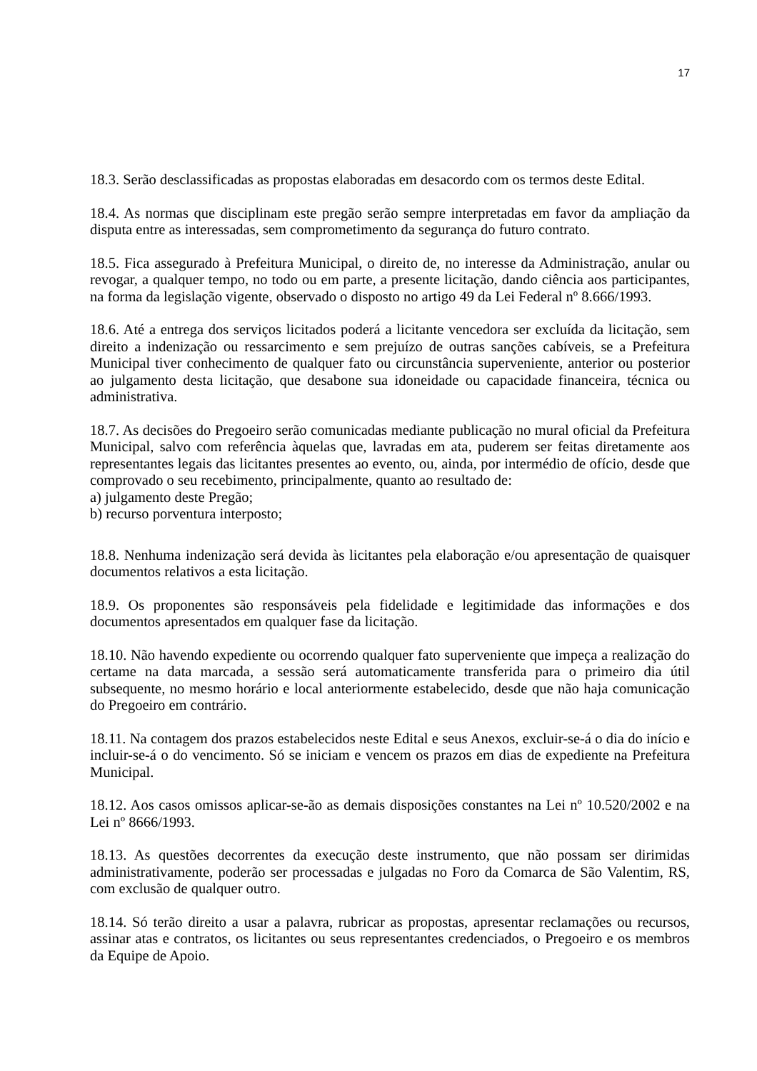17
18.3. Serão desclassificadas as propostas elaboradas em desacordo com os termos deste Edital.
18.4. As normas que disciplinam este pregão serão sempre interpretadas em favor da ampliação da disputa entre as interessadas, sem comprometimento da segurança do futuro contrato.
18.5. Fica assegurado à Prefeitura Municipal, o direito de, no interesse da Administração, anular ou revogar, a qualquer tempo, no todo ou em parte, a presente licitação, dando ciência aos participantes, na forma da legislação vigente, observado o disposto no artigo 49 da Lei Federal nº 8.666/1993.
18.6. Até a entrega dos serviços licitados poderá a licitante vencedora ser excluída da licitação, sem direito a indenização ou ressarcimento e sem prejuízo de outras sanções cabíveis, se a Prefeitura Municipal tiver conhecimento de qualquer fato ou circunstância superveniente, anterior ou posterior ao julgamento desta licitação, que desabone sua idoneidade ou capacidade financeira, técnica ou administrativa.
18.7. As decisões do Pregoeiro serão comunicadas mediante publicação no mural oficial da Prefeitura Municipal, salvo com referência àquelas que, lavradas em ata, puderem ser feitas diretamente aos representantes legais das licitantes presentes ao evento, ou, ainda, por intermédio de ofício, desde que comprovado o seu recebimento, principalmente, quanto ao resultado de:
a) julgamento deste Pregão;
b) recurso porventura interposto;
18.8. Nenhuma indenização será devida às licitantes pela elaboração e/ou apresentação de quaisquer documentos relativos a esta licitação.
18.9. Os proponentes são responsáveis pela fidelidade e legitimidade das informações e dos documentos apresentados em qualquer fase da licitação.
18.10. Não havendo expediente ou ocorrendo qualquer fato superveniente que impeça a realização do certame na data marcada, a sessão será automaticamente transferida para o primeiro dia útil subsequente, no mesmo horário e local anteriormente estabelecido, desde que não haja comunicação do Pregoeiro em contrário.
18.11. Na contagem dos prazos estabelecidos neste Edital e seus Anexos, excluir-se-á o dia do início e incluir-se-á o do vencimento. Só se iniciam e vencem os prazos em dias de expediente na Prefeitura Municipal.
18.12. Aos casos omissos aplicar-se-ão as demais disposições constantes na Lei nº 10.520/2002 e na Lei nº 8666/1993.
18.13. As questões decorrentes da execução deste instrumento, que não possam ser dirimidas administrativamente, poderão ser processadas e julgadas no Foro da Comarca de São Valentim, RS, com exclusão de qualquer outro.
18.14. Só terão direito a usar a palavra, rubricar as propostas, apresentar reclamações ou recursos, assinar atas e contratos, os licitantes ou seus representantes credenciados, o Pregoeiro e os membros da Equipe de Apoio.